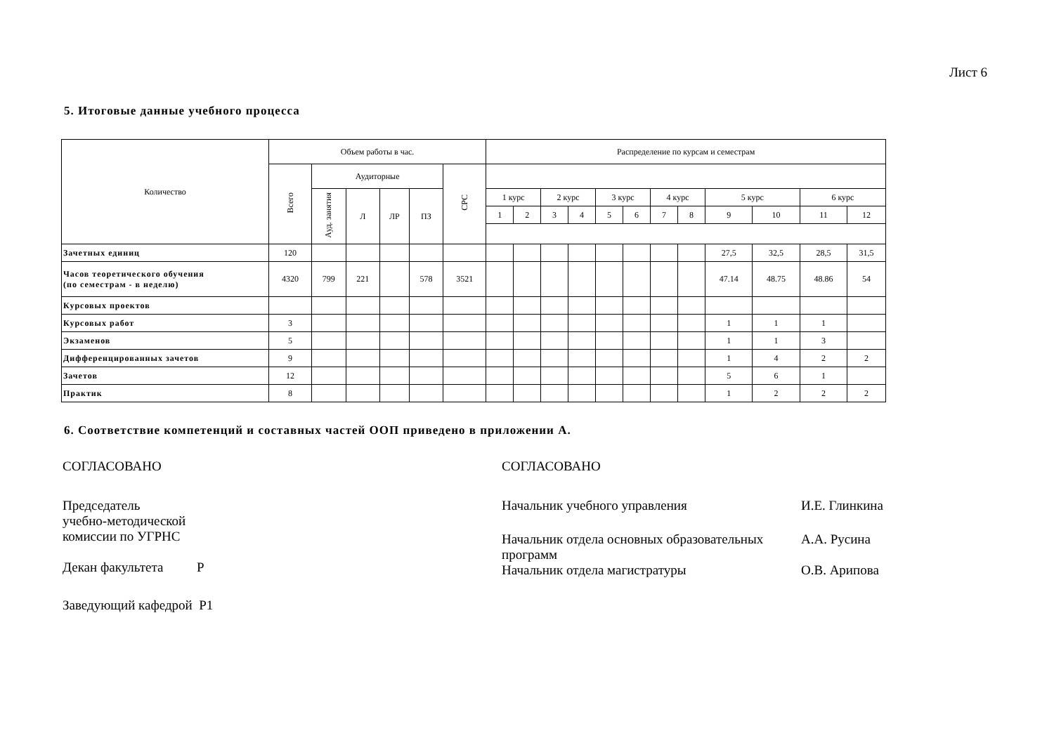Лист 6
5. Итоговые данные учебного процесса
| Количество | Объем работы в час. | | | | | | Распределение по курсам и семестрам | | | | | | | | | | | |
| --- | --- | --- | --- | --- | --- | --- | --- | --- | --- | --- | --- | --- | --- | --- | --- | --- | --- | --- |
| | Всего | Аудиторные | | | | СРС | | | | | | | | | | | | |
| | | Ауд. занятия | Л | ЛР | ПЗ | | 1 курс | | 2 курс | | 3 курс | | 4 курс | | 5 курс | | 6 курс | |
| | | | | | | | 1 | 2 | 3 | 4 | 5 | 6 | 7 | 8 | 9 | 10 | 11 | 12 |
| Зачетных единиц | 120 | | | | | | | | | | | | | | 27,5 | 32,5 | 28,5 | 31,5 |
| Часов теоретического обучения (по семестрам - в неделю) | 4320 | 799 | 221 | | 578 | 3521 | | | | | | | | | 47.14 | 48.75 | 48.86 | 54 |
| Курсовых проектов | | | | | | | | | | | | | | | | | | |
| Курсовых работ | 3 | | | | | | | | | | | | | | 1 | 1 | 1 | |
| Экзаменов | 5 | | | | | | | | | | | | | | 1 | 1 | 3 | |
| Дифференцированных зачетов | 9 | | | | | | | | | | | | | | 1 | 4 | 2 | 2 |
| Зачетов | 12 | | | | | | | | | | | | | | 5 | 6 | 1 | |
| Практик | 8 | | | | | | | | | | | | | | 1 | 2 | 2 | 2 |
6. Соответствие компетенций и составных частей ООП приведено в приложении А.
СОГЛАСОВАНО
Председатель
учебно-методической
комиссии по УГРНС
Декан факультета Р
Заведующий кафедрой Р1
СОГЛАСОВАНО
Начальник учебного управления И.Е. Глинкина
Начальник отдела основных образовательных
программ А.А. Русина
Начальник отдела магистратуры О.В. Арипова